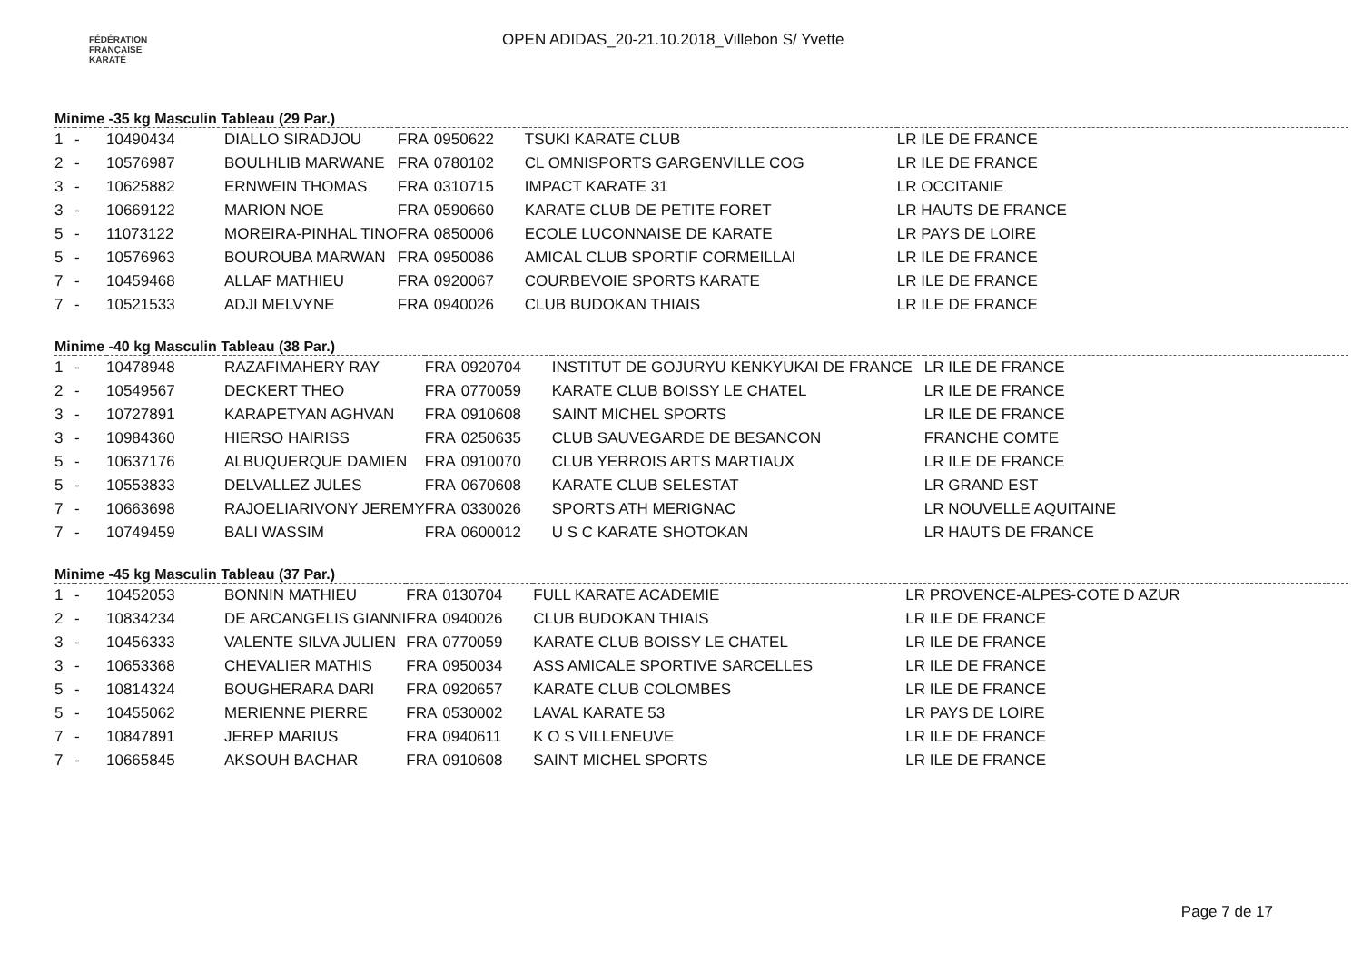FÉDÉRATION
FRANÇAISE
KARATÉ
OPEN ADIDAS_20-21.10.2018_Villebon S/ Yvette
Minime -35 kg Masculin Tableau (29 Par.)
| 1 | - | 10490434 | DIALLO SIRADJOU | FRA | 0950622 | TSUKI KARATE CLUB | LR ILE DE FRANCE |
| 2 | - | 10576987 | BOULHLIB MARWANE | FRA | 0780102 | CL OMNISPORTS GARGENVILLE COG | LR ILE DE FRANCE |
| 3 | - | 10625882 | ERNWEIN THOMAS | FRA | 0310715 | IMPACT KARATE 31 | LR OCCITANIE |
| 3 | - | 10669122 | MARION NOE | FRA | 0590660 | KARATE CLUB DE PETITE FORET | LR HAUTS DE FRANCE |
| 5 | - | 11073122 | MOREIRA-PINHAL TINO | FRA | 0850006 | ECOLE LUCONNAISE DE KARATE | LR PAYS DE LOIRE |
| 5 | - | 10576963 | BOUROUBA MARWAN | FRA | 0950086 | AMICAL CLUB SPORTIF CORMEILLAI | LR ILE DE FRANCE |
| 7 | - | 10459468 | ALLAF MATHIEU | FRA | 0920067 | COURBEVOIE SPORTS KARATE | LR ILE DE FRANCE |
| 7 | - | 10521533 | ADJI MELVYNE | FRA | 0940026 | CLUB BUDOKAN THIAIS | LR ILE DE FRANCE |
Minime -40 kg Masculin Tableau (38 Par.)
| 1 | - | 10478948 | RAZAFIMAHERY RAY | FRA | 0920704 | INSTITUT DE GOJURYU KENKYUKAI DE FRANCE | LR ILE DE FRANCE |
| 2 | - | 10549567 | DECKERT THEO | FRA | 0770059 | KARATE CLUB BOISSY LE CHATEL | LR ILE DE FRANCE |
| 3 | - | 10727891 | KARAPETYAN AGHVAN | FRA | 0910608 | SAINT MICHEL SPORTS | LR ILE DE FRANCE |
| 3 | - | 10984360 | HIERSO HAIRISS | FRA | 0250635 | CLUB SAUVEGARDE DE BESANCON | FRANCHE COMTE |
| 5 | - | 10637176 | ALBUQUERQUE DAMIEN | FRA | 0910070 | CLUB YERROIS ARTS MARTIAUX | LR ILE DE FRANCE |
| 5 | - | 10553833 | DELVALLEZ JULES | FRA | 0670608 | KARATE CLUB SELESTAT | LR GRAND EST |
| 7 | - | 10663698 | RAJOELIARIVONY JEREMY | FRA | 0330026 | SPORTS ATH MERIGNAC | LR NOUVELLE AQUITAINE |
| 7 | - | 10749459 | BALI WASSIM | FRA | 0600012 | U S C KARATE SHOTOKAN | LR HAUTS DE FRANCE |
Minime -45 kg Masculin Tableau (37 Par.)
| 1 | - | 10452053 | BONNIN MATHIEU | FRA | 0130704 | FULL KARATE ACADEMIE | LR PROVENCE-ALPES-COTE D AZUR |
| 2 | - | 10834234 | DE ARCANGELIS GIANNI | FRA | 0940026 | CLUB BUDOKAN THIAIS | LR ILE DE FRANCE |
| 3 | - | 10456333 | VALENTE SILVA JULIEN | FRA | 0770059 | KARATE CLUB BOISSY LE CHATEL | LR ILE DE FRANCE |
| 3 | - | 10653368 | CHEVALIER MATHIS | FRA | 0950034 | ASS AMICALE SPORTIVE SARCELLES | LR ILE DE FRANCE |
| 5 | - | 10814324 | BOUGHERARA DARI | FRA | 0920657 | KARATE CLUB COLOMBES | LR ILE DE FRANCE |
| 5 | - | 10455062 | MERIENNE PIERRE | FRA | 0530002 | LAVAL KARATE 53 | LR PAYS DE LOIRE |
| 7 | - | 10847891 | JEREP MARIUS | FRA | 0940611 | K O S VILLENEUVE | LR ILE DE FRANCE |
| 7 | - | 10665845 | AKSOUH BACHAR | FRA | 0910608 | SAINT MICHEL SPORTS | LR ILE DE FRANCE |
Page 7 de 17